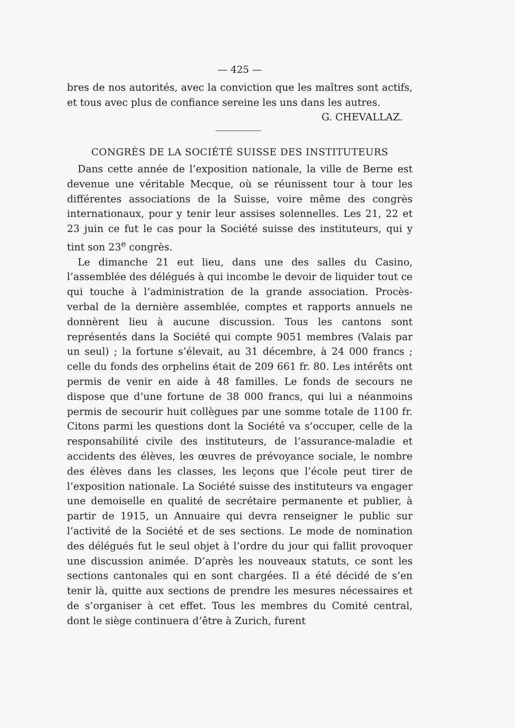— 425 —
bres de nos autorités, avec la conviction que les maîtres sont actifs, et tous avec plus de confiance sereine les uns dans les autres.
G. CHEVALLAZ.
CONGRÈS DE LA SOCIÉTÉ SUISSE DES INSTITUTEURS
Dans cette année de l’exposition nationale, la ville de Berne est devenue une véritable Mecque, où se réunissent tour à tour les différentes associations de la Suisse, voire même des congrès internationaux, pour y tenir leur assises solennelles. Les 21, 22 et 23 juin ce fut le cas pour la Société suisse des instituteurs, qui y tint son 23<sup>e</sup> congrès.
Le dimanche 21 eut lieu, dans une des salles du Casino, l’assemblée des délégués à qui incombe le devoir de liquider tout ce qui touche à l’administration de la grande association. Procès-verbal de la dernière assemblée, comptes et rapports annuels ne donnèrent lieu à aucune discussion. Tous les cantons sont représentés dans la Société qui compte 9051 membres (Valais par un seul) ; la fortune s’élevait, au 31 décembre, à 24 000 francs ; celle du fonds des orphelins était de 209 661 fr. 80. Les intérêts ont permis de venir en aide à 48 familles. Le fonds de secours ne dispose que d’une fortune de 38 000 francs, qui lui a néanmoins permis de secourir huit collègues par une somme totale de 1100 fr. Citons parmi les questions dont la Société va s’occuper, celle de la responsabilité civile des instituteurs, de l’assurance-maladie et accidents des élèves, les œuvres de prévoyance sociale, le nombre des élèves dans les classes, les leçons que l’école peut tirer de l’exposition nationale. La Société suisse des instituteurs va engager une demoiselle en qualité de secrétaire permanente et publier, à partir de 1915, un Annuaire qui devra renseigner le public sur l’activité de la Société et de ses sections. Le mode de nomination des délégués fut le seul objet à l’ordre du jour qui fallit provoquer une discussion animée. D’après les nouveaux statuts, ce sont les sections cantonales qui en sont chargées. Il a été décidé de s’en tenir là, quitte aux sections de prendre les mesures nécessaires et de s’organiser à cet effet. Tous les membres du Comité central, dont le siège continuera d’être à Zurich, furent